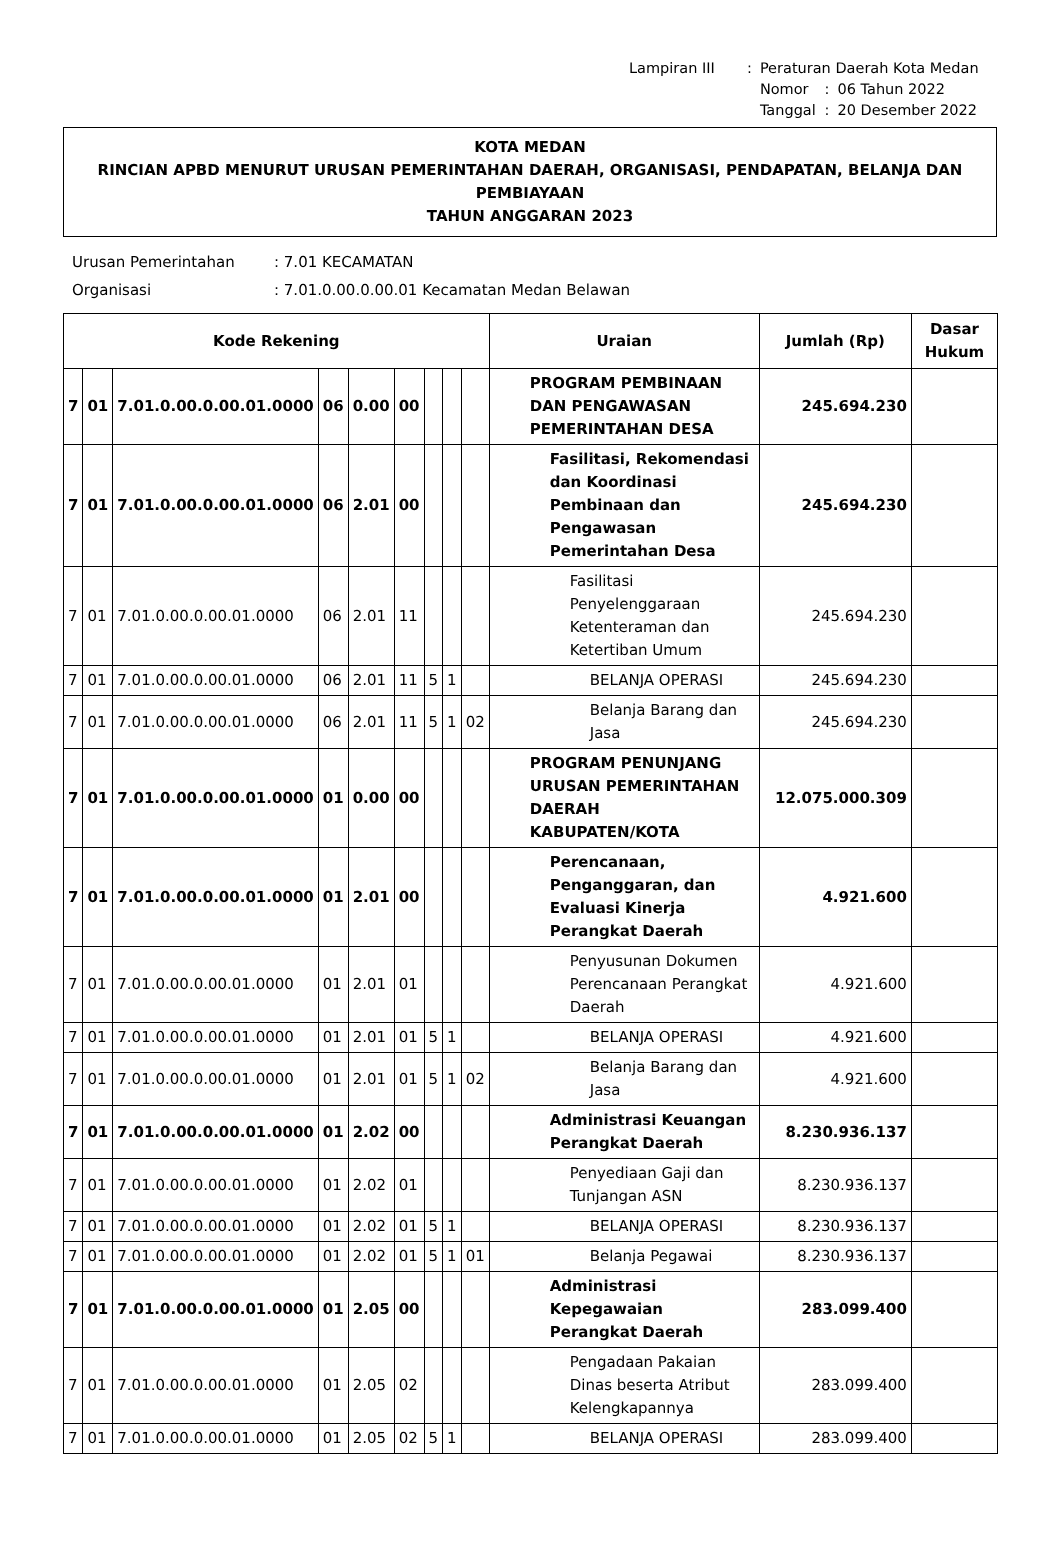| Lampiran III | : | Peraturan Daerah Kota Medan | | |
| | | Nomor | : | 06 Tahun 2022 |
| | | Tanggal | : | 20 Desember 2022 |
KOTA MEDAN
RINCIAN APBD MENURUT URUSAN PEMERINTAHAN DAERAH, ORGANISASI, PENDAPATAN, BELANJA DAN PEMBIAYAAN
TAHUN ANGGARAN 2023
| Urusan Pemerintahan | : 7.01 KECAMATAN |
| Organisasi | : 7.01.0.00.0.00.01 Kecamatan Medan Belawan |
| Kode Rekening | | | | | | | | | Uraian | Jumlah (Rp) | Dasar Hukum |
| --- | --- | --- | --- | --- | --- | --- | --- | --- | --- | --- | --- |
| 7 | 01 | 7.01.0.00.0.00.01.0000 | 06 | 0.00 | 00 | | | | PROGRAM PEMBINAAN DAN PENGAWASAN PEMERINTAHAN DESA | 245.694.230 | |
| 7 | 01 | 7.01.0.00.0.00.01.0000 | 06 | 2.01 | 00 | | | | Fasilitasi, Rekomendasi dan Koordinasi Pembinaan dan Pengawasan Pemerintahan Desa | 245.694.230 | |
| 7 | 01 | 7.01.0.00.0.00.01.0000 | 06 | 2.01 | 11 | | | | Fasilitasi Penyelenggaraan Ketenteraman dan Ketertiban Umum | 245.694.230 | |
| 7 | 01 | 7.01.0.00.0.00.01.0000 | 06 | 2.01 | 11 | 5 | 1 | | BELANJA OPERASI | 245.694.230 | |
| 7 | 01 | 7.01.0.00.0.00.01.0000 | 06 | 2.01 | 11 | 5 | 1 | 02 | Belanja Barang dan Jasa | 245.694.230 | |
| 7 | 01 | 7.01.0.00.0.00.01.0000 | 01 | 0.00 | 00 | | | | PROGRAM PENUNJANG URUSAN PEMERINTAHAN DAERAH KABUPATEN/KOTA | 12.075.000.309 | |
| 7 | 01 | 7.01.0.00.0.00.01.0000 | 01 | 2.01 | 00 | | | | Perencanaan, Penganggaran, dan Evaluasi Kinerja Perangkat Daerah | 4.921.600 | |
| 7 | 01 | 7.01.0.00.0.00.01.0000 | 01 | 2.01 | 01 | | | | Penyusunan Dokumen Perencanaan Perangkat Daerah | 4.921.600 | |
| 7 | 01 | 7.01.0.00.0.00.01.0000 | 01 | 2.01 | 01 | 5 | 1 | | BELANJA OPERASI | 4.921.600 | |
| 7 | 01 | 7.01.0.00.0.00.01.0000 | 01 | 2.01 | 01 | 5 | 1 | 02 | Belanja Barang dan Jasa | 4.921.600 | |
| 7 | 01 | 7.01.0.00.0.00.01.0000 | 01 | 2.02 | 00 | | | | Administrasi Keuangan Perangkat Daerah | 8.230.936.137 | |
| 7 | 01 | 7.01.0.00.0.00.01.0000 | 01 | 2.02 | 01 | | | | Penyediaan Gaji dan Tunjangan ASN | 8.230.936.137 | |
| 7 | 01 | 7.01.0.00.0.00.01.0000 | 01 | 2.02 | 01 | 5 | 1 | | BELANJA OPERASI | 8.230.936.137 | |
| 7 | 01 | 7.01.0.00.0.00.01.0000 | 01 | 2.02 | 01 | 5 | 1 | 01 | Belanja Pegawai | 8.230.936.137 | |
| 7 | 01 | 7.01.0.00.0.00.01.0000 | 01 | 2.05 | 00 | | | | Administrasi Kepegawaian Perangkat Daerah | 283.099.400 | |
| 7 | 01 | 7.01.0.00.0.00.01.0000 | 01 | 2.05 | 02 | | | | Pengadaan Pakaian Dinas beserta Atribut Kelengkapannya | 283.099.400 | |
| 7 | 01 | 7.01.0.00.0.00.01.0000 | 01 | 2.05 | 02 | 5 | 1 | | BELANJA OPERASI | 283.099.400 | |